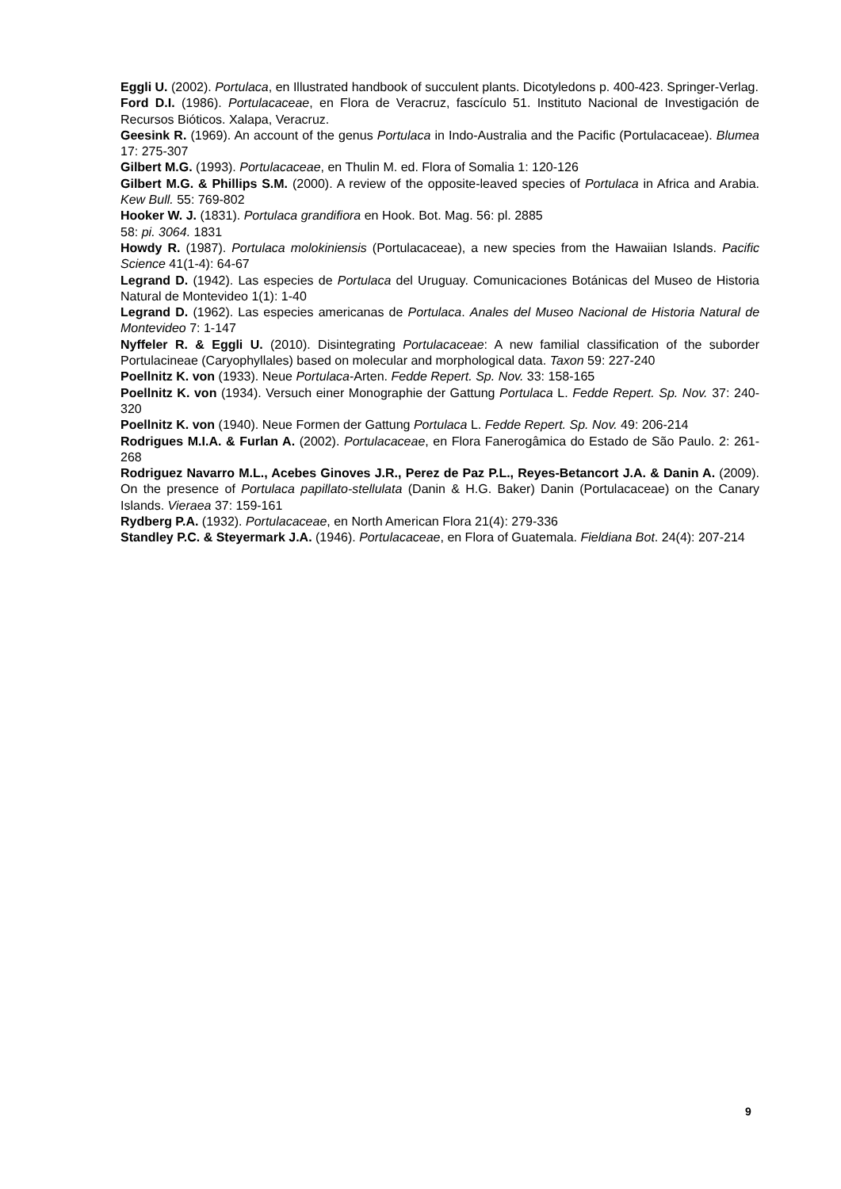Eggli U. (2002). Portulaca, en Illustrated handbook of succulent plants. Dicotyledons p. 400-423. Springer-Verlag.
Ford D.I. (1986). Portulacaceae, en Flora de Veracruz, fascículo 51. Instituto Nacional de Investigación de Recursos Bióticos. Xalapa, Veracruz.
Geesink R. (1969). An account of the genus Portulaca in Indo-Australia and the Pacific (Portulacaceae). Blumea 17: 275-307
Gilbert M.G. (1993). Portulacaceae, en Thulin M. ed. Flora of Somalia 1: 120-126
Gilbert M.G. & Phillips S.M. (2000). A review of the opposite-leaved species of Portulaca in Africa and Arabia. Kew Bull. 55: 769-802
Hooker W. J. (1831). Portulaca grandifiora en Hook. Bot. Mag. 56: pl. 2885
58: pi. 3064. 1831
Howdy R. (1987). Portulaca molokiniensis (Portulacaceae), a new species from the Hawaiian Islands. Pacific Science 41(1-4): 64-67
Legrand D. (1942). Las especies de Portulaca del Uruguay. Comunicaciones Botánicas del Museo de Historia Natural de Montevideo 1(1): 1-40
Legrand D. (1962). Las especies americanas de Portulaca. Anales del Museo Nacional de Historia Natural de Montevideo 7: 1-147
Nyffeler R. & Eggli U. (2010). Disintegrating Portulacaceae: A new familial classification of the suborder Portulacineae (Caryophyllales) based on molecular and morphological data. Taxon 59: 227-240
Poellnitz K. von (1933). Neue Portulaca-Arten. Fedde Repert. Sp. Nov. 33: 158-165
Poellnitz K. von (1934). Versuch einer Monographie der Gattung Portulaca L. Fedde Repert. Sp. Nov. 37: 240-320
Poellnitz K. von (1940). Neue Formen der Gattung Portulaca L. Fedde Repert. Sp. Nov. 49: 206-214
Rodrigues M.I.A. & Furlan A. (2002). Portulacaceae, en Flora Fanerogâmica do Estado de São Paulo. 2: 261-268
Rodriguez Navarro M.L., Acebes Ginoves J.R., Perez de Paz P.L., Reyes-Betancort J.A. & Danin A. (2009). On the presence of Portulaca papillato-stellulata (Danin & H.G. Baker) Danin (Portulacaceae) on the Canary Islands. Vieraea 37: 159-161
Rydberg P.A. (1932). Portulacaceae, en North American Flora 21(4): 279-336
Standley P.C. & Steyermark J.A. (1946). Portulacaceae, en Flora of Guatemala. Fieldiana Bot. 24(4): 207-214
9